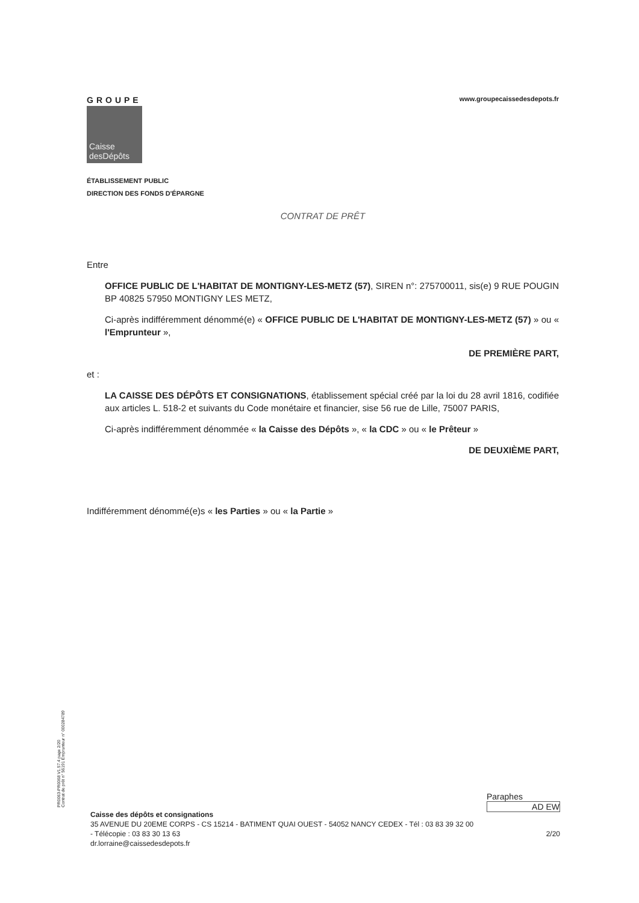GROUPE
Caisse
desDépôts
www.groupecaissedesdepots.fr
ÉTABLISSEMENT PUBLIC
DIRECTION DES FONDS D'ÉPARGNE
CONTRAT DE PRÊT
Entre
OFFICE PUBLIC DE L'HABITAT DE MONTIGNY-LES-METZ (57), SIREN n°: 275700011, sis(e) 9 RUE POUGIN BP 40825 57950 MONTIGNY LES METZ,
Ci-après indifféremment dénommé(e) « OFFICE PUBLIC DE L'HABITAT DE MONTIGNY-LES-METZ (57) » ou « l'Emprunteur »,
DE PREMIÈRE PART,
et :
LA CAISSE DES DÉPÔTS ET CONSIGNATIONS, établissement spécial créé par la loi du 28 avril 1816, codifiée aux articles L. 518-2 et suivants du Code monétaire et financier, sise 56 rue de Lille, 75007 PARIS,
Ci-après indifféremment dénommée « la Caisse des Dépôts », « la CDC » ou « le Prêteur »
DE DEUXIÈME PART,
Indifféremment dénommé(e)s « les Parties » ou « la Partie »
PR0063-PR0068 V1.57.4 page 2/20
Contrat de prêt n° 56191 Emprunteur n° 000284789
Paraphes
AD EW
Caisse des dépôts et consignations
35 AVENUE DU 20EME CORPS - CS 15214 - BATIMENT QUAI OUEST - 54052 NANCY CEDEX - Tél : 03 83 39 32 00
- Télécopie : 03 83 30 13 63 2/20
dr.lorraine@caissedesdepots.fr